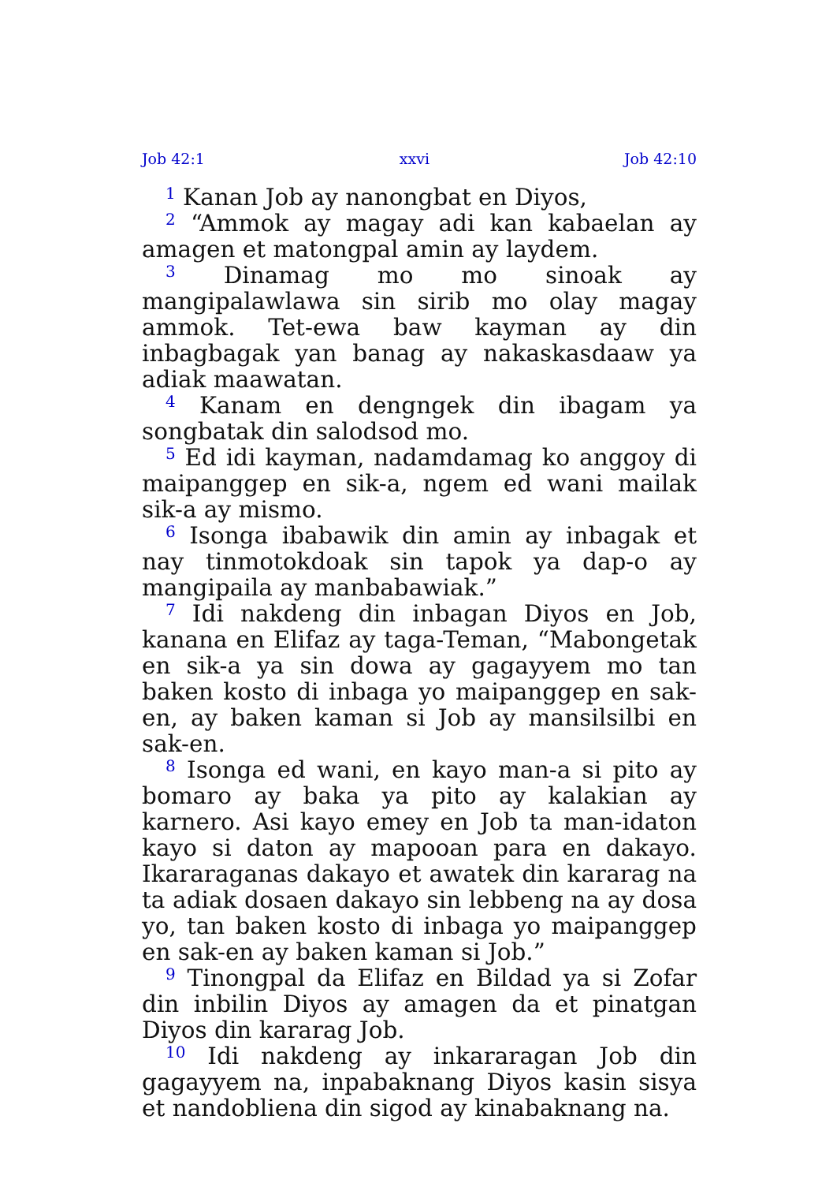Job 42:1 xxvi Job 42:10
<sup>1</sup> Kanan Job ay nanongbat en Diyos,
<sup>2</sup> “Ammok ay magay adi kan kabaelan ay amagen et matongpal amin ay laydem.
<sup>3</sup> Dinamag mo mo sinoak ay mangipalawlawa sin sirib mo olay magay ammok. Tet-ewa baw kayman ay din inbagbagak yan banag ay nakaskasdaaw ya adiak maawatan.
<sup>4</sup> Kanam en dengngek din ibagam ya songbatak din salodsod mo.
<sup>5</sup> Ed idi kayman, nadamdamag ko anggoy di maipanggep en sik-a, ngem ed wani mailak sik-a ay mismo.
<sup>6</sup> Isonga ibabawik din amin ay inbagak et nay tinmotokdoak sin tapok ya dap-o ay mangipaila ay manbabawiak.”
<sup>7</sup> Idi nakdeng din inbagan Diyos en Job, kanana en Elifaz ay taga-Teman, “Mabongetak en sik-a ya sin dowa ay gagayyem mo tan baken kosto di inbaga yo maipanggep en sak-en, ay baken kaman si Job ay mansilsilbi en sak-en.
<sup>8</sup> Isonga ed wani, en kayo man-a si pito ay bomaro ay baka ya pito ay kalakian ay karnero. Asi kayo emey en Job ta man-idaton kayo si daton ay mapooan para en dakayo. Ikararaganas dakayo et awatek din kararag na ta adiak dosaen dakayo sin lebbeng na ay dosa yo, tan baken kosto di inbaga yo maipanggep en sak-en ay baken kaman si Job.”
<sup>9</sup> Tinongpal da Elifaz en Bildad ya si Zofar din inbilin Diyos ay amagen da et pinatgan Diyos din kararag Job.
<sup>10</sup> Idi nakdeng ay inkararagan Job din gagayyem na, inpabaknang Diyos kasin sisya et nandobliena din sigod ay kinabaknang na.